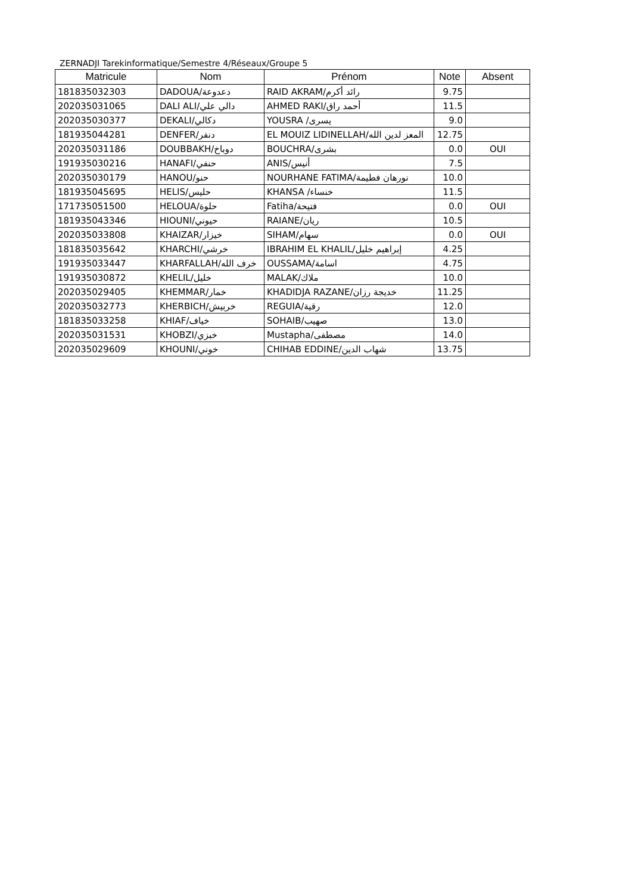ZERNADJI Tarekinformatique/Semestre 4/Réseaux/Groupe 5
| Matricule | Nom | Prénom | Note | Absent |
| --- | --- | --- | --- | --- |
| 181835032303 | DADOUA/دعدوعة | RAID AKRAM/رائد أكرم | 9.75 | |
| 202035031065 | DALI ALI/دالي علي | AHMED RAKI/أحمد راق | 11.5 | |
| 202035030377 | DEKALI/دكالي | YOUSRA /يسرى | 9.0 | |
| 181935044281 | DENFER/دنفر | EL MOUIZ LIDINELLAH/المعز لدين الله | 12.75 | |
| 202035031186 | DOUBBAKH/دوباخ | BOUCHRA/بشرى | 0.0 | OUI |
| 191935030216 | HANAFI/حنفي | ANIS/أنيس | 7.5 | |
| 202035030179 | HANOU/حنو | NOURHANE FATIMA/نورهان فطيمة | 10.0 | |
| 181935045695 | HELIS/حليس | KHANSA /خنساء | 11.5 | |
| 171735051500 | HELOUA/حلوة | Fatiha/فتيحة | 0.0 | OUI |
| 181935043346 | HIOUNI/حيوني | RAIANE/ريان | 10.5 | |
| 202035033808 | KHAIZAR/خيزار | SIHAM/سهام | 0.0 | OUI |
| 181835035642 | KHARCHI/خرشي | IBRAHIM EL KHALIL/إبراهيم خليل | 4.25 | |
| 191935033447 | KHARFALLAH/خرف الله | OUSSAMA/اسامة | 4.75 | |
| 191935030872 | KHELIL/خليل | MALAK/ملاك | 10.0 | |
| 202035029405 | KHEMMAR/خمار | KHADIDJA RAZANE/خديجة رزان | 11.25 | |
| 202035032773 | KHERBICH/خربيش | REGUIA/رقية | 12.0 | |
| 181835033258 | KHIAF/خياف | SOHAIB/صهيب | 13.0 | |
| 202035031531 | KHOBZI/خبزي | Mustapha/مصطفى | 14.0 | |
| 202035029609 | KHOUNI/خوني | CHIHAB EDDINE/شهاب الدين | 13.75 | |